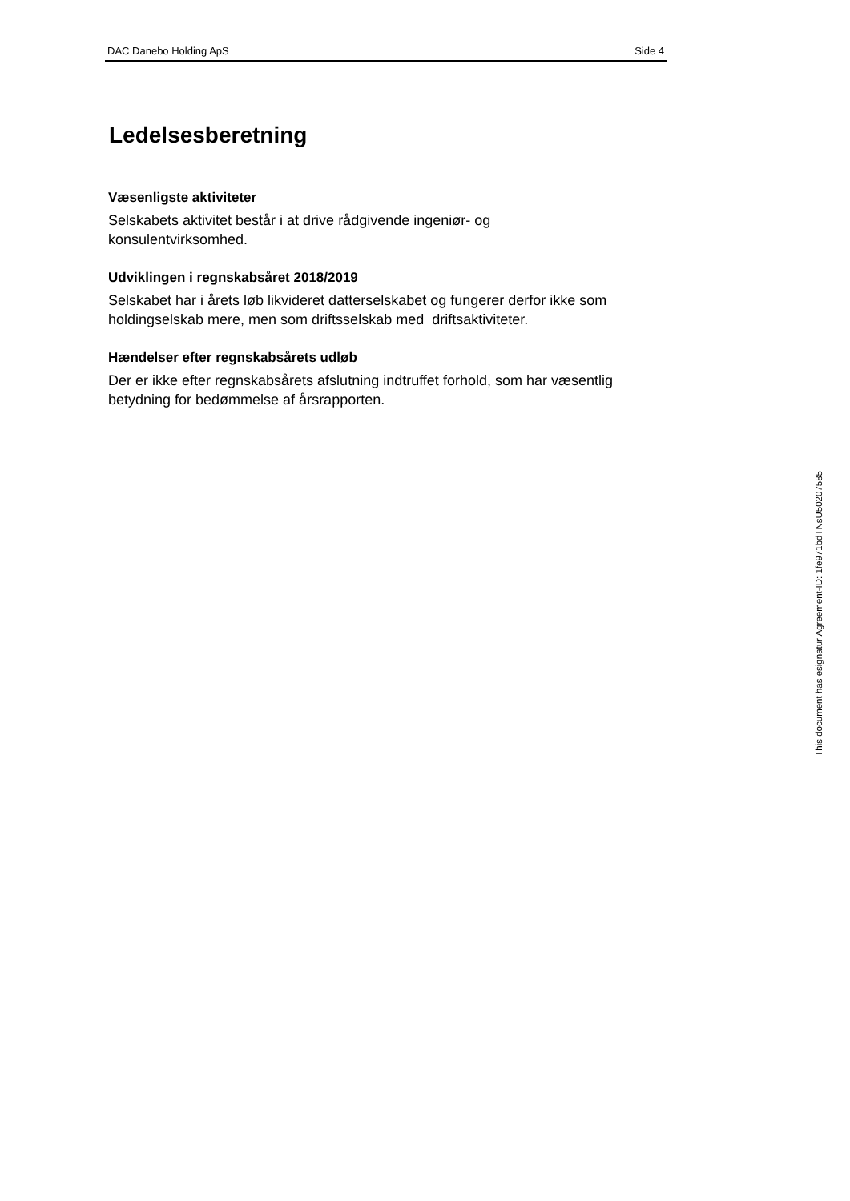DAC Danebo Holding ApS Side 4
Ledelsesberetning
Væsenligste aktiviteter
Selskabets aktivitet består i at drive rådgivende ingeniør- og
konsulentvirksomhed.
Udviklingen i regnskabsåret 2018/2019
Selskabet har i årets løb likvideret datterselskabet og fungerer derfor ikke som holdingselskab mere, men som driftsselskab med driftsaktiviteter.
Hændelser efter regnskabsårets udløb
Der er ikke efter regnskabsårets afslutning indtruffet forhold, som har væsentlig betydning for bedømmelse af årsrapporten.
This document has esignatur Agreement-ID: 1fe971bdTNsU50207585